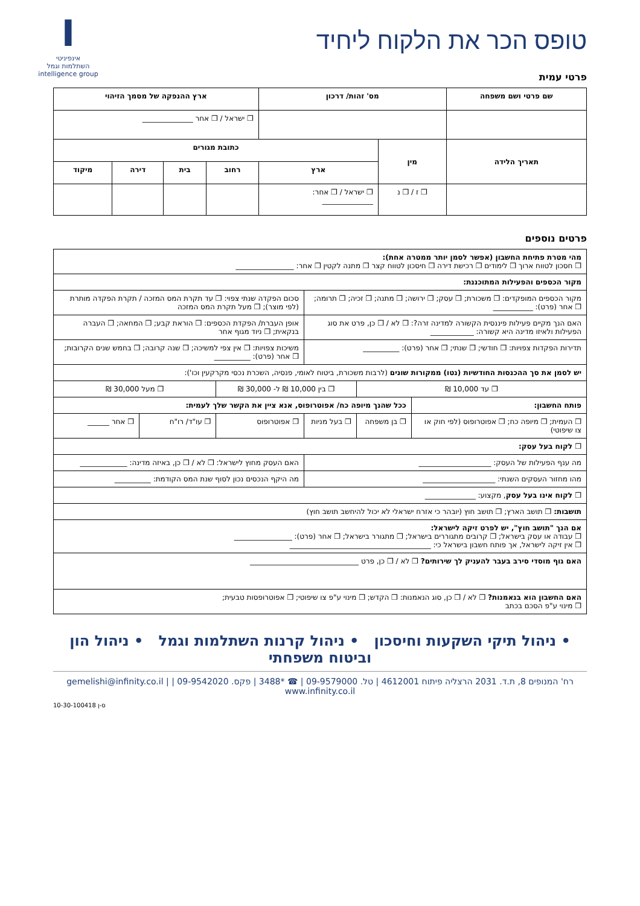טופס הכר את הלקוח ליחיד
Iאינפיניטי
השתלמות וגמל
intelligence group
פרטי עמית
| שם פרטי ושם משפחה | מס' זהות/ דרכון | | ארץ ההנפקה של מסמך הזיהוי | | | |
| --- | --- | --- | --- | --- | --- | --- |
| | | | ❒ ישראל / ❒ אחר ______________ | | | |
| תאריך הלידה | מין | כתובת מגורים | | | | |
| | | ארץ | רחוב | בית | דירה | מיקוד |
| | ❒ ז / ❒ נ | ❒ ישראל / ❒ אחר: ______________ | | | | |
פרטים נוספים
| מהי מטרת פתיחת החשבון (אפשר לסמן יותר ממטרה אחת): ❒ חסכון לטווח ארוך ❒ לימודים ❒ רכישת דירה ❒ חיסכון לטווח קצר ❒ מתנה לקטין ❒ אחר: ________________ | | | | | |
| מקור הכספים והפעילות המתוכננת: | | | | | |
| מקור הכספים המופקדים: ❒ משכורת; ❒ עסק; ❒ ירושה; ❒ מתנה; ❒ זכיה; ❒ תרומה; ❒ אחר (פרט): ___________ | | | סכום הפקדה שנתי צפוי: ❒ עד תקרת המס המזכה / תקרת הפקדה מותרת (לפי מוצר); ❒ מעל תקרת המס המזכה | | |
| האם הנך מקיים פעילות פיננסית הקשורה למדינה זרה?: ❒ לא / ❒ כן, פרט את סוג הפעילות ולאיזו מדינה היא קשורה: ____________ | | | אופן העברת/ הפקדת הכספים: ❒ הוראת קבע; ❒ המחאה; ❒ העברה בנקאית; ❒ ניוד מגוף אחר | | |
| תדירות הפקדות צפויות: ❒ חודשי; ❒ שנתי; ❒ אחר (פרט): __________ | | | משיכות צפויות: ❒ אין צפי למשיכה; ❒ שנה קרובה; ❒ בחמש שנים הקרובות; ❒ אחר (פרט): __________ | | |
| יש לסמן את סך ההכנסות החודשיות (נטו) ממקורות שונים (לרבות משכורת, ביטוח לאומי, פנסיה, השכרת נכסי מקרקעין וכו'): | | | | | |
| ❒ עד 10,000 ₪ | | ❒ בין 10,000 ₪ ל- 30,000 ₪ | | ❒ מעל 30,000 ₪ | |
| פותח החשבון: | ככל שהנך מיופה כח/ אפוטרופוס, אנא ציין את הקשר שלך לעמית: | | | | |
| ❒ העמית; ❒ מיופה כח; ❒ אפוטרופוס (לפי חוק או צו שיפוטי) | ❒ בן משפחה | ❒ בעל מניות | ❒ אפוטרופוס | ❒ עו"ד/ רו"ח | ❒ אחר ______ |
| ❒ לקוח בעל עסק: | | | | | |
| מה ענף הפעילות של העסק: ____________________ | | | האם העסק מחוץ לישראל: ❒ לא / ❒ כן, באיזה מדינה: _____________ | | |
| מהו מחזור העסקים השנתי: ____________________ | | | מה היקף הנכסים נכון לסוף שנת המס הקודמת: __________ | | |
| ❒ לקוח אינו בעל עסק , מקצוע: ______________ | | | | | |
| תושבות: ❒ תושב הארץ; ❒ תושב חוץ (יובהר כי אזרח ישראלי לא יכול להיחשב תושב חוץ) | | | | | |
| אם הנך "תושב חוץ", יש לפרט זיקה לישראל: ❒ עבודה או עסק בישראל; ❒ קרובים מתגוררים בישראל; ❒ מתגורר בישראל; ❒ אחר (פרט): ________________ ❒ אין זיקה לישראל, אך פותח חשבון בישראל כי: _______________________________________ | | | | | |
| האם גוף מוסדי סירב בעבר להעניק לך שירותים? ❒ לא / ❒ כן, פרט ______________________________ | | | | | |
| האם החשבון הוא בנאמנות? ❒ לא / ❒ כן, סוג הנאמנות: ❒ הקדש; ❒ מינוי ע"פ צו שיפוטי; ❒ אפוטרופסות טבעית; ❒ מינוי ע"פ הסכם בכתב | | | | | |
• ניהול תיקי השקעות וחיסכון • ניהול קרנות השתלמות וגמל • ניהול הון וביטוח משפחתי
רח' המנופים 8, ת.ד. 2031 הרצליה פיתוח 4612001 | טל. 09-9579000 | ☎ *3488 | פקס. 09-9542020 | gemelishi@infinity.co.il | www.infinity.co.il
ס-ן 10-30-100418